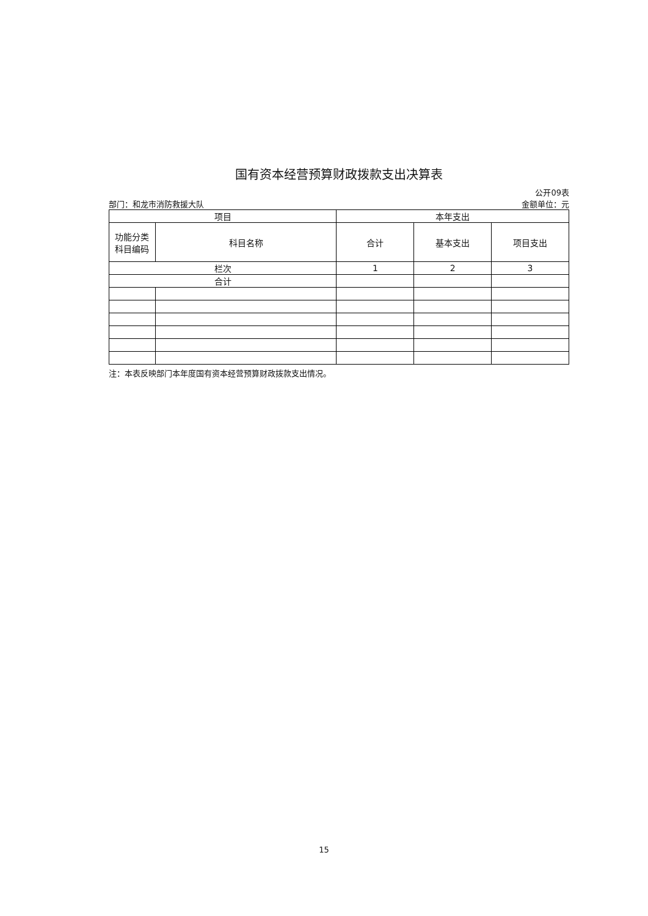国有资本经营预算财政拨款支出决算表
部门：和龙市消防救援大队 公开09表
金额单位：元
| 项目 | | 本年支出 | | |
| --- | --- | --- | --- | --- |
| 功能分类 科目编码 | 科目名称 | 合计 | 基本支出 | 项目支出 |
| 栏次 | | 1 | 2 | 3 |
| 合计 | | | | |
注：本表反映部门本年度国有资本经营预算财政拨款支出情况。
15